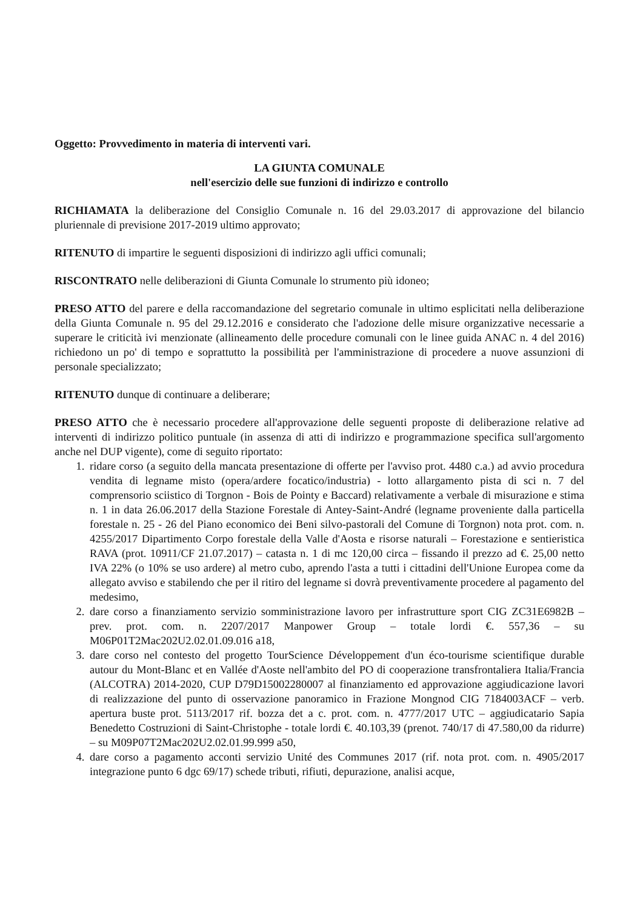Oggetto: Provvedimento in materia di interventi vari.
LA GIUNTA COMUNALE
nell'esercizio delle sue funzioni di indirizzo e controllo
RICHIAMATA la deliberazione del Consiglio Comunale n. 16 del 29.03.2017 di approvazione del bilancio pluriennale di previsione 2017-2019 ultimo approvato;
RITENUTO di impartire le seguenti disposizioni di indirizzo agli uffici comunali;
RISCONTRATO nelle deliberazioni di Giunta Comunale lo strumento più idoneo;
PRESO ATTO del parere e della raccomandazione del segretario comunale in ultimo esplicitati nella deliberazione della Giunta Comunale n. 95 del 29.12.2016 e considerato che l'adozione delle misure organizzative necessarie a superare le criticità ivi menzionate (allineamento delle procedure comunali con le linee guida ANAC n. 4 del 2016) richiedono un po' di tempo e soprattutto la possibilità per l'amministrazione di procedere a nuove assunzioni di personale specializzato;
RITENUTO dunque di continuare a deliberare;
PRESO ATTO che è necessario procedere all'approvazione delle seguenti proposte di deliberazione relative ad interventi di indirizzo politico puntuale (in assenza di atti di indirizzo e programmazione specifica sull'argomento anche nel DUP vigente), come di seguito riportato:
1. ridare corso (a seguito della mancata presentazione di offerte per l'avviso prot. 4480 c.a.) ad avvio procedura vendita di legname misto (opera/ardere focatico/industria) - lotto allargamento pista di sci n. 7 del comprensorio sciistico di Torgnon - Bois de Pointy e Baccard) relativamente a verbale di misurazione e stima n. 1 in data 26.06.2017 della Stazione Forestale di Antey-Saint-André (legname proveniente dalla particella forestale n. 25 - 26 del Piano economico dei Beni silvo-pastorali del Comune di Torgnon) nota prot. com. n. 4255/2017 Dipartimento Corpo forestale della Valle d'Aosta e risorse naturali – Forestazione e sentieristica RAVA (prot. 10911/CF 21.07.2017) – catasta n. 1 di mc 120,00 circa – fissando il prezzo ad €. 25,00 netto IVA 22% (o 10% se uso ardere) al metro cubo, aprendo l'asta a tutti i cittadini dell'Unione Europea come da allegato avviso e stabilendo che per il ritiro del legname si dovrà preventivamente procedere al pagamento del medesimo,
2. dare corso a finanziamento servizio somministrazione lavoro per infrastrutture sport CIG ZC31E6982B – prev. prot. com. n. 2207/2017 Manpower Group – totale lordi €. 557,36 – su M06P01T2Mac202U2.02.01.09.016 a18,
3. dare corso nel contesto del progetto TourScience Développement d'un éco-tourisme scientifique durable autour du Mont-Blanc et en Vallée d'Aoste nell'ambito del PO di cooperazione transfrontaliera Italia/Francia (ALCOTRA) 2014-2020, CUP D79D15002280007 al finanziamento ed approvazione aggiudicazione lavori di realizzazione del punto di osservazione panoramico in Frazione Mongnod CIG 7184003ACF – verb. apertura buste prot. 5113/2017 rif. bozza det a c. prot. com. n. 4777/2017 UTC – aggiudicatario Sapia Benedetto Costruzioni di Saint-Christophe - totale lordi €. 40.103,39 (prenot. 740/17 di 47.580,00 da ridurre) – su M09P07T2Mac202U2.02.01.99.999 a50,
4. dare corso a pagamento acconti servizio Unité des Communes 2017 (rif. nota prot. com. n. 4905/2017 integrazione punto 6 dgc 69/17) schede tributi, rifiuti, depurazione, analisi acque,